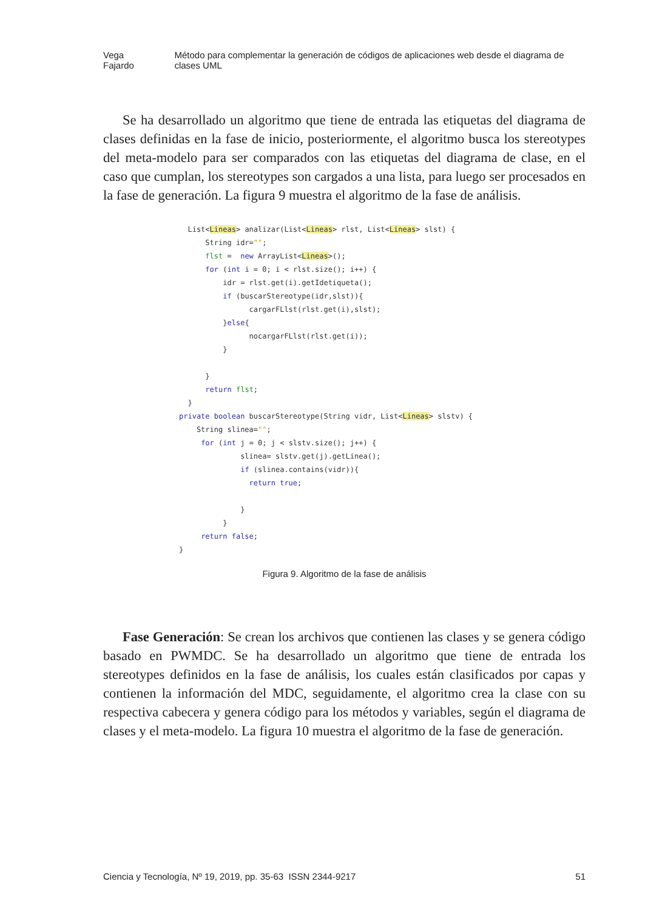Vega Fajardo Método para complementar la generación de códigos de aplicaciones web desde el diagrama de clases UML
Se ha desarrollado un algoritmo que tiene de entrada las etiquetas del diagrama de clases definidas en la fase de inicio, posteriormente, el algoritmo busca los stereotypes del meta-modelo para ser comparados con las etiquetas del diagrama de clase, en el caso que cumplan, los stereotypes son cargados a una lista, para luego ser procesados en la fase de generación. La figura 9 muestra el algoritmo de la fase de análisis.
  List<Lineas> analizar(List<Lineas> rlst, List<Lineas> slst) {
      String idr="";
      flst =  new ArrayList<Lineas>();
      for (int i = 0; i < rlst.size(); i++) {
          idr = rlst.get(i).getIdetiqueta();
          if (buscarStereotype(idr,slst)){
                cargarFLlst(rlst.get(i),slst);
          }else{
                nocargarFLlst(rlst.get(i));
          }

      }
      return flst;
  }
private boolean buscarStereotype(String vidr, List<Lineas> slstv) {
    String slinea="";
     for (int j = 0; j < slstv.size(); j++) {
              slinea= slstv.get(j).getLinea();
              if (slinea.contains(vidr)){
                return true;

              }
          }
     return false;
}
Figura 9. Algoritmo de la fase de análisis
Fase Generación: Se crean los archivos que contienen las clases y se genera código basado en PWMDC. Se ha desarrollado un algoritmo que tiene de entrada los stereotypes definidos en la fase de análisis, los cuales están clasificados por capas y contienen la información del MDC, seguidamente, el algoritmo crea la clase con su respectiva cabecera y genera código para los métodos y variables, según el diagrama de clases y el meta-modelo. La figura 10 muestra el algoritmo de la fase de generación.
Ciencia y Tecnología, Nº 19, 2019, pp. 35-63 ISSN 2344-9217 51